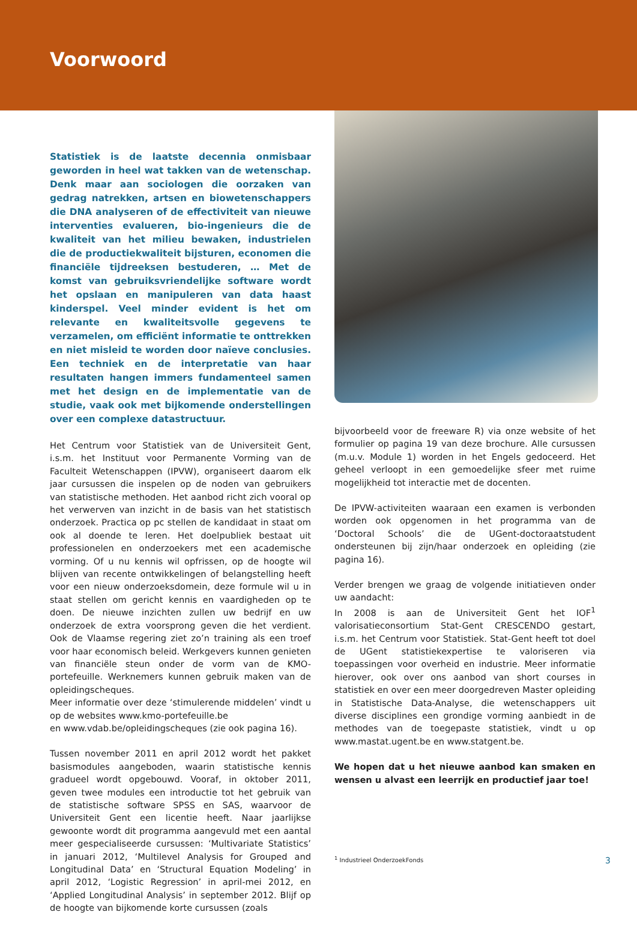Voorwoord
Statistiek is de laatste decennia onmisbaar geworden in heel wat takken van de wetenschap. Denk maar aan sociologen die oorzaken van gedrag natrekken, artsen en biowetenschappers die DNA analyseren of de effectiviteit van nieuwe interventies evalueren, bio-ingenieurs die de kwaliteit van het milieu bewaken, industrielen die de productiekwaliteit bijsturen, economen die financiële tijdreeksen bestuderen, … Met de komst van gebruiksvriendelijke software wordt het opslaan en manipuleren van data haast kinderspel. Veel minder evident is het om relevante en kwaliteitsvolle gegevens te verzamelen, om efficiënt informatie te onttrekken en niet misleid te worden door naïeve conclusies. Een techniek en de interpretatie van haar resultaten hangen immers fundamenteel samen met het design en de implementatie van de studie, vaak ook met bijkomende onderstellingen over een complexe datastructuur.
Het Centrum voor Statistiek van de Universiteit Gent, i.s.m. het Instituut voor Permanente Vorming van de Faculteit Wetenschappen (IPVW), organiseert daarom elk jaar cursussen die inspelen op de noden van gebruikers van statistische methoden. Het aanbod richt zich vooral op het verwerven van inzicht in de basis van het statistisch onderzoek. Practica op pc stellen de kandidaat in staat om ook al doende te leren. Het doelpubliek bestaat uit professionelen en onderzoekers met een academische vorming. Of u nu kennis wil opfrissen, op de hoogte wil blijven van recente ontwikkelingen of belangstelling heeft voor een nieuw onderzoeksdomein, deze formule wil u in staat stellen om gericht kennis en vaardigheden op te doen. De nieuwe inzichten zullen uw bedrijf en uw onderzoek de extra voorsprong geven die het verdient. Ook de Vlaamse regering ziet zo’n training als een troef voor haar economisch beleid. Werkgevers kunnen genieten van financiële steun onder de vorm van de KMO-portefeuille. Werknemers kunnen gebruik maken van de opleidingscheques.
Meer informatie over deze ‘stimulerende middelen’ vindt u op de websites www.kmo-portefeuille.be
en www.vdab.be/opleidingscheques (zie ook pagina 16).
Tussen november 2011 en april 2012 wordt het pakket basismodules aangeboden, waarin statistische kennis gradueel wordt opgebouwd. Vooraf, in oktober 2011, geven twee modules een introductie tot het gebruik van de statistische software SPSS en SAS, waarvoor de Universiteit Gent een licentie heeft. Naar jaarlijkse gewoonte wordt dit programma aangevuld met een aantal meer gespecialiseerde cursussen: ‘Multivariate Statistics’ in januari 2012, ‘Multilevel Analysis for Grouped and Longitudinal Data’ en ‘Structural Equation Modeling’ in april 2012, ‘Logistic Regression’ in april-mei 2012, en ‘Applied Longitudinal Analysis’ in september 2012. Blijf op de hoogte van bijkomende korte cursussen (zoals
bijvoorbeeld voor de freeware R) via onze website of het formulier op pagina 19 van deze brochure. Alle cursussen (m.u.v. Module 1) worden in het Engels gedoceerd. Het geheel verloopt in een gemoedelijke sfeer met ruime mogelijkheid tot interactie met de docenten.
De IPVW-activiteiten waaraan een examen is verbonden worden ook opgenomen in het programma van de ‘Doctoral Schools’ die de UGent-doctoraatstudent ondersteunen bij zijn/haar onderzoek en opleiding (zie pagina 16).
Verder brengen we graag de volgende initiatieven onder uw aandacht:
In 2008 is aan de Universiteit Gent het IOF<sup>1</sup> valorisatieconsortium Stat-Gent CRESCENDO gestart, i.s.m. het Centrum voor Statistiek. Stat-Gent heeft tot doel de UGent statistiekexpertise te valoriseren via toepassingen voor overheid en industrie. Meer informatie hierover, ook over ons aanbod van short courses in statistiek en over een meer doorgedreven Master opleiding in Statistische Data-Analyse, die wetenschappers uit diverse disciplines een grondige vorming aanbiedt in de methodes van de toegepaste statistiek, vindt u op www.mastat.ugent.be en www.statgent.be.
We hopen dat u het nieuwe aanbod kan smaken en wensen u alvast een leerrijk en productief jaar toe!
<sup>1</sup> Industrieel OnderzoekFonds
3